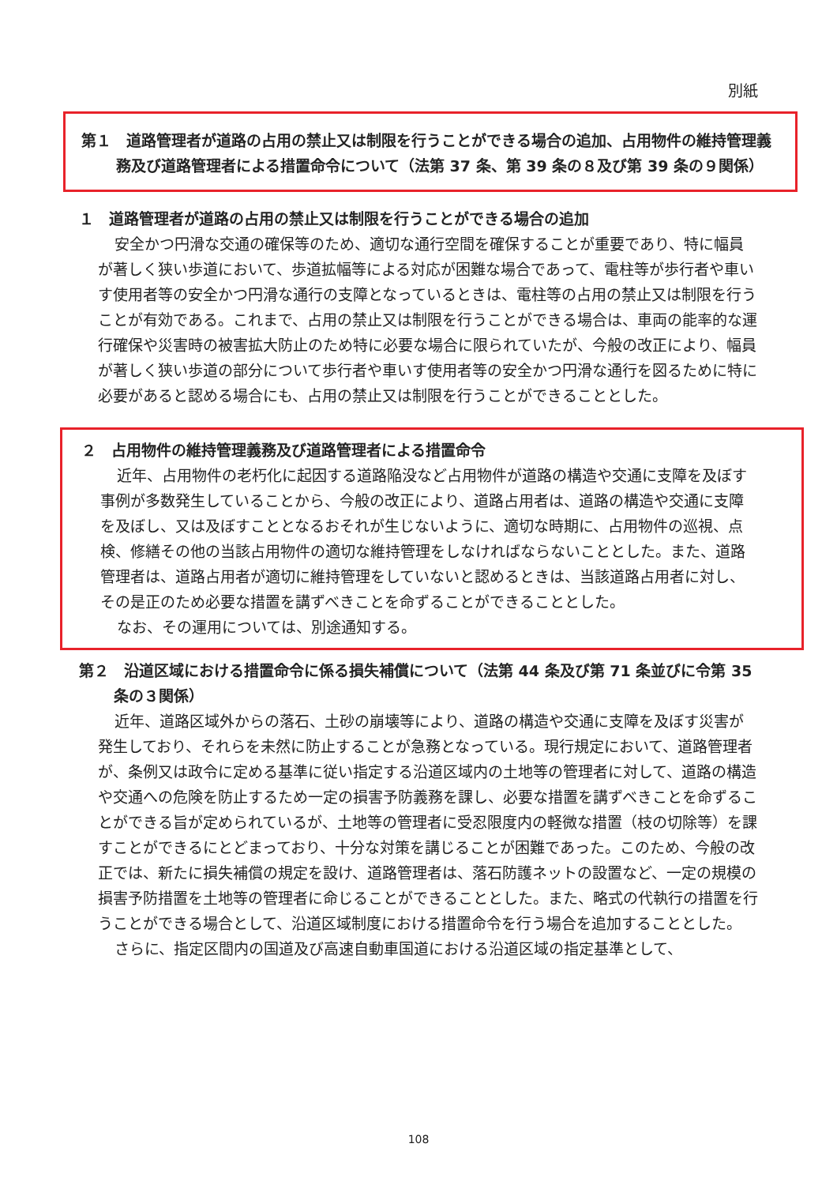別紙
第１　道路管理者が道路の占用の禁止又は制限を行うことができる場合の追加、占用物件の維持管理義務及び道路管理者による措置命令について（法第 37 条、第 39 条の８及び第 39 条の９関係）
１　道路管理者が道路の占用の禁止又は制限を行うことができる場合の追加
安全かつ円滑な交通の確保等のため、適切な通行空間を確保することが重要であり、特に幅員が著しく狭い歩道において、歩道拡幅等による対応が困難な場合であって、電柱等が歩行者や車いす使用者等の安全かつ円滑な通行の支障となっているときは、電柱等の占用の禁止又は制限を行うことが有効である。これまで、占用の禁止又は制限を行うことができる場合は、車両の能率的な運行確保や災害時の被害拡大防止のため特に必要な場合に限られていたが、今般の改正により、幅員が著しく狭い歩道の部分について歩行者や車いす使用者等の安全かつ円滑な通行を図るために特に必要があると認める場合にも、占用の禁止又は制限を行うことができることとした。
２　占用物件の維持管理義務及び道路管理者による措置命令
近年、占用物件の老朽化に起因する道路陥没など占用物件が道路の構造や交通に支障を及ぼす事例が多数発生していることから、今般の改正により、道路占用者は、道路の構造や交通に支障を及ぼし、又は及ぼすこととなるおそれが生じないように、適切な時期に、占用物件の巡視、点検、修繕その他の当該占用物件の適切な維持管理をしなければならないこととした。また、道路管理者は、道路占用者が適切に維持管理をしていないと認めるときは、当該道路占用者に対し、その是正のため必要な措置を講ずべきことを命ずることができることとした。
なお、その運用については、別途通知する。
第２　沿道区域における措置命令に係る損失補償について（法第 44 条及び第 71 条並びに令第 35 条の３関係）
近年、道路区域外からの落石、土砂の崩壊等により、道路の構造や交通に支障を及ぼす災害が発生しており、それらを未然に防止することが急務となっている。現行規定において、道路管理者が、条例又は政令に定める基準に従い指定する沿道区域内の土地等の管理者に対して、道路の構造や交通への危険を防止するため一定の損害予防義務を課し、必要な措置を講ずべきことを命ずることができる旨が定められているが、土地等の管理者に受忍限度内の軽微な措置（枝の切除等）を課すことができるにとどまっており、十分な対策を講じることが困難であった。このため、今般の改正では、新たに損失補償の規定を設け、道路管理者は、落石防護ネットの設置など、一定の規模の損害予防措置を土地等の管理者に命じることができることとした。また、略式の代執行の措置を行うことができる場合として、沿道区域制度における措置命令を行う場合を追加することとした。
さらに、指定区間内の国道及び高速自動車国道における沿道区域の指定基準として、
108